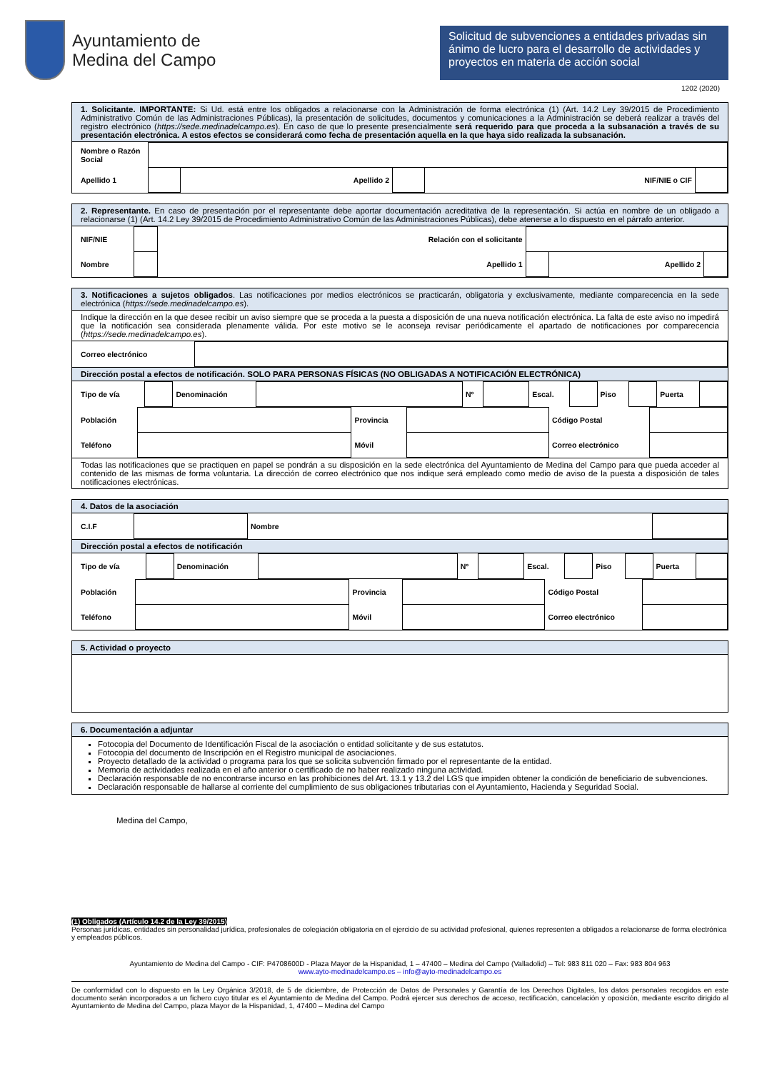Ayuntamiento de
Medina del Campo
Solicitud de subvenciones a entidades privadas sin ánimo de lucro para el desarrollo de actividades y proyectos en materia de acción social
1202 (2020)
1. Solicitante. IMPORTANTE: Si Ud. está entre los obligados a relacionarse con la Administración de forma electrónica (1) (Art. 14.2 Ley 39/2015 de Procedimiento Administrativo Común de las Administraciones Públicas), la presentación de solicitudes, documentos y comunicaciones a la Administración se deberá realizar a través del registro electrónico (https://sede.medinadelcampo.es). En caso de que lo presente presencialmente será requerido para que proceda a la subsanación a través de su presentación electrónica. A estos efectos se considerará como fecha de presentación aquella en la que haya sido realizada la subsanación.
| Nombre o Razón Social | | | | | |
| Apellido 1 | | Apellido 2 | | NIF/NIE o CIF | |
2. Representante. En caso de presentación por el representante debe aportar documentación acreditativa de la representación. Si actúa en nombre de un obligado a relacionarse (1) (Art. 14.2 Ley 39/2015 de Procedimiento Administrativo Común de las Administraciones Públicas), debe atenerse a lo dispuesto en el párrafo anterior.
| NIF/NIE | | Relación con el solicitante | | | |
| Nombre | | Apellido 1 | | Apellido 2 | |
3. Notificaciones a sujetos obligados. Las notificaciones por medios electrónicos se practicarán, obligatoria y exclusivamente, mediante comparecencia en la sede electrónica (https://sede.medinadelcampo.es).
Indique la dirección en la que desee recibir un aviso siempre que se proceda a la puesta a disposición de una nueva notificación electrónica. La falta de este aviso no impedirá que la notificación sea considerada plenamente válida. Por este motivo se le aconseja revisar periódicamente el apartado de notificaciones por comparecencia (https://sede.medinadelcampo.es).
| Correo electrónico | |
Dirección postal a efectos de notificación. SOLO PARA PERSONAS FÍSICAS (NO OBLIGADAS A NOTIFICACIÓN ELECTRÓNICA)
| Tipo de vía | | Denominación | | Nº | | Escal. | | Piso | | Puerta | |
| Población | | Provincia | | Código Postal | |
| Teléfono | | Móvil | | Correo electrónico | |
Todas las notificaciones que se practiquen en papel se pondrán a su disposición en la sede electrónica del Ayuntamiento de Medina del Campo para que pueda acceder al contenido de las mismas de forma voluntaria. La dirección de correo electrónico que nos indique será empleado como medio de aviso de la puesta a disposición de tales notificaciones electrónicas.
4. Datos de la asociación
| C.I.F | | Nombre | |
Dirección postal a efectos de notificación
| Tipo de vía | | Denominación | | Nº | | Escal. | | Piso | | Puerta | |
| Población | | Provincia | | Código Postal | |
| Teléfono | | Móvil | | Correo electrónico | |
5. Actividad o proyecto
6. Documentación a adjuntar
Fotocopia del Documento de Identificación Fiscal de la asociación o entidad solicitante y de sus estatutos.
Fotocopia del documento de Inscripción en el Registro municipal de asociaciones.
Proyecto detallado de la actividad o programa para los que se solicita subvención firmado por el representante de la entidad.
Memoria de actividades realizada en el año anterior o certificado de no haber realizado ninguna actividad.
Declaración responsable de no encontrarse incurso en las prohibiciones del Art. 13.1 y 13.2 del LGS que impiden obtener la condición de beneficiario de subvenciones.
Declaración responsable de hallarse al corriente del cumplimiento de sus obligaciones tributarias con el Ayuntamiento, Hacienda y Seguridad Social.
Medina del Campo,
(1) Obligados (Artículo 14.2 de la Ley 39/2015)
Personas jurídicas, entidades sin personalidad jurídica, profesionales de colegiación obligatoria en el ejercicio de su actividad profesional, quienes representen a obligados a relacionarse de forma electrónica y empleados públicos.
Ayuntamiento de Medina del Campo - CIF: P4708600D - Plaza Mayor de la Hispanidad, 1 – 47400 – Medina del Campo (Valladolid) – Tel: 983 811 020 – Fax: 983 804 963
www.ayto-medinadelcampo.es – info@ayto-medinadelcampo.es
De conformidad con lo dispuesto en la Ley Orgánica 3/2018, de 5 de diciembre, de Protección de Datos de Personales y Garantía de los Derechos Digitales, los datos personales recogidos en este documento serán incorporados a un fichero cuyo titular es el Ayuntamiento de Medina del Campo. Podrá ejercer sus derechos de acceso, rectificación, cancelación y oposición, mediante escrito dirigido al Ayuntamiento de Medina del Campo, plaza Mayor de la Hispanidad, 1, 47400 – Medina del Campo